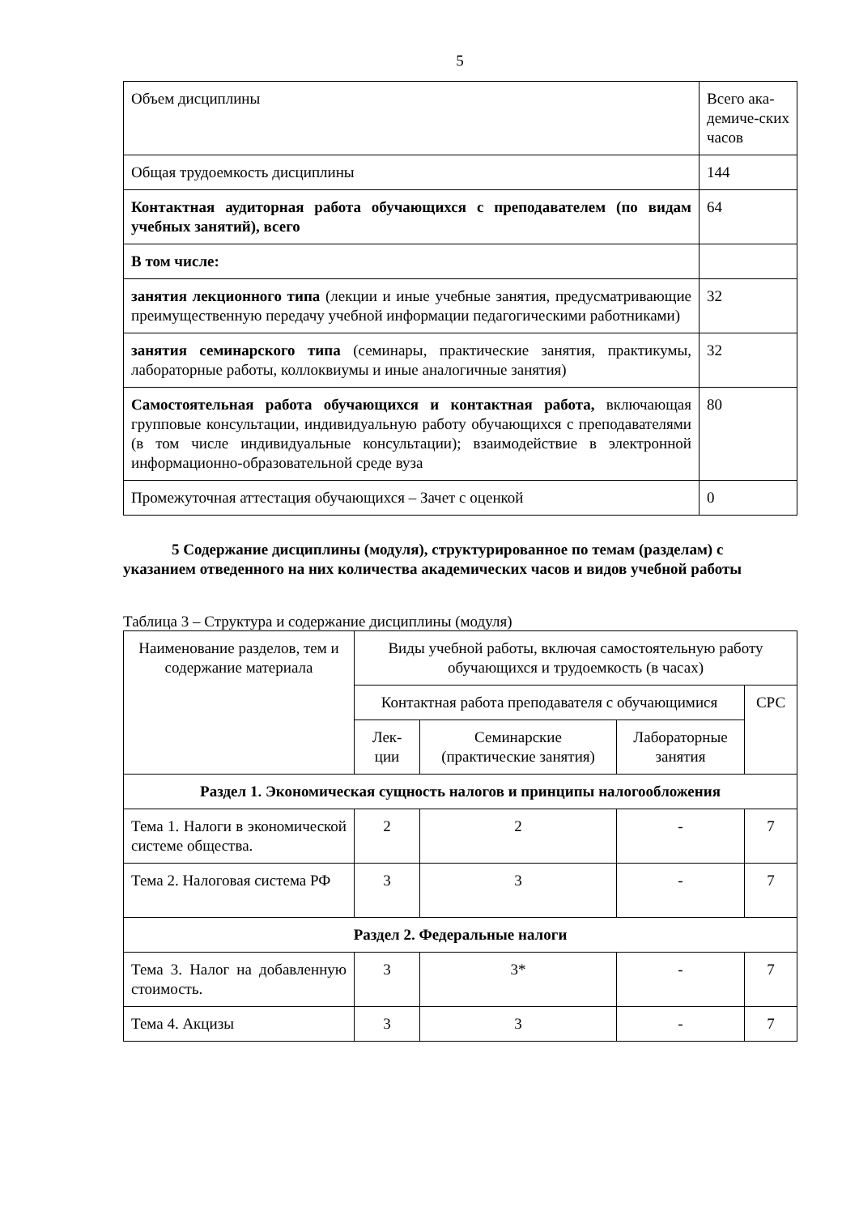5
| Объем дисциплины | Всего ака-демиче-ских часов |
| Общая трудоемкость дисциплины | 144 |
| Контактная аудиторная работа обучающихся с преподавателем (по видам учебных занятий), всего | 64 |
| В том числе: | |
| занятия лекционного типа (лекции и иные учебные занятия, предусматривающие преимущественную передачу учебной информации педагогическими работниками) | 32 |
| занятия семинарского типа (семинары, практические занятия, практикумы, лабораторные работы, коллоквиумы и иные аналогичные занятия) | 32 |
| Самостоятельная работа обучающихся и контактная работа, включающая групповые консультации, индивидуальную работу обучающихся с преподавателями (в том числе индивидуальные консультации); взаимодействие в электронной информационно-образовательной среде вуза | 80 |
| Промежуточная аттестация обучающихся – Зачет с оценкой | 0 |
5 Содержание дисциплины (модуля), структурированное по темам (разделам) с указанием отведенного на них количества академических часов и видов учебной работы
Таблица 3 – Структура и содержание дисциплины (модуля)
| Наименование разделов, тем и содержание материала | Виды учебной работы, включая самостоятельную работу обучающихся и трудоемкость (в часах) | | | |
| --- | --- | --- | --- | --- |
| | Контактная работа преподавателя с обучающимися | | | СРС |
| | Лек-ции | Семинарские (практические занятия) | Лабораторные занятия | |
| Раздел 1. Экономическая сущность налогов и принципы налогообложения | | | | |
| Тема 1. Налоги в экономической системе общества. | 2 | 2 | - | 7 |
| Тема 2. Налоговая система РФ | 3 | 3 | - | 7 |
| Раздел 2. Федеральные налоги | | | | |
| Тема 3. Налог на добавленную стоимость. | 3 | 3* | - | 7 |
| Тема 4. Акцизы | 3 | 3 | - | 7 |